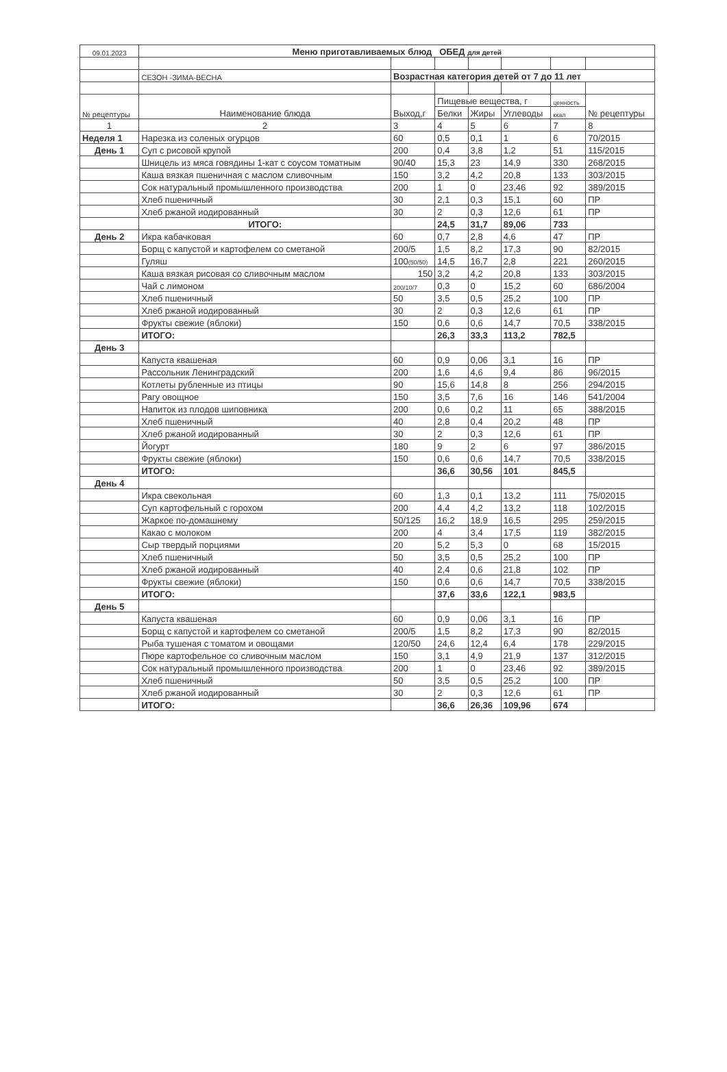| 09.01.2023 | Меню приготавливаемых блюд ОБЕД для детей | | | | | | |
| | СЕЗОН -ЗИМА-ВЕСНА | Возрастная категория детей от 7 до 11 лет | | | | | |
| № рецептуры | Наименование блюда | Выход,г | Пищевые вещества, г | | | ценность | № рецептуры |
| | | | Белки | Жиры | Углеводы | ккал | |
| 1 | 2 | 3 | 4 | 5 | 6 | 7 | 8 |
| Неделя 1 | Нарезка из соленых огурцов | 60 | 0,5 | 0,1 | 1 | 6 | 70/2015 |
| День 1 | Суп с рисовой крупой | 200 | 0,4 | 3,8 | 1,2 | 51 | 115/2015 |
| | Шницель из мяса говядины 1-кат с соусом томатным | 90/40 | 15,3 | 23 | 14,9 | 330 | 268/2015 |
| | Каша вязкая пшеничная с маслом сливочным | 150 | 3,2 | 4,2 | 20,8 | 133 | 303/2015 |
| | Сок натуральный промышленного производства | 200 | 1 | 0 | 23,46 | 92 | 389/2015 |
| | Хлеб пшеничный | 30 | 2,1 | 0,3 | 15,1 | 60 | ПР |
| | Хлеб ржаной иодированный | 30 | 2 | 0,3 | 12,6 | 61 | ПР |
| | ИТОГО: | | 24,5 | 31,7 | 89,06 | 733 | |
| День 2 | Икра кабачковая | 60 | 0,7 | 2,8 | 4,6 | 47 | ПР |
| | Борщ с капустой и картофелем со сметаной | 200/5 | 1,5 | 8,2 | 17,3 | 90 | 82/2015 |
| | Гуляш | 100 (50/50) | 14,5 | 16,7 | 2,8 | 221 | 260/2015 |
| | Каша вязкая рисовая со сливочным маслом | 150 | 3,2 | 4,2 | 20,8 | 133 | 303/2015 |
| | Чай с лимоном | 200/10/7 | 0,3 | 0 | 15,2 | 60 | 686/2004 |
| | Хлеб пшеничный | 50 | 3,5 | 0,5 | 25,2 | 100 | ПР |
| | Хлеб ржаной иодированный | 30 | 2 | 0,3 | 12,6 | 61 | ПР |
| | Фрукты свежие (яблоки) | 150 | 0,6 | 0,6 | 14,7 | 70,5 | 338/2015 |
| | ИТОГО: | | 26,3 | 33,3 | 113,2 | 782,5 | |
| День 3 | | | | | | | |
| | Капуста квашеная | 60 | 0,9 | 0,06 | 3,1 | 16 | ПР |
| | Рассольник Ленинградский | 200 | 1,6 | 4,6 | 9,4 | 86 | 96/2015 |
| | Котлеты рубленные из птицы | 90 | 15,6 | 14,8 | 8 | 256 | 294/2015 |
| | Рагу овощное | 150 | 3,5 | 7,6 | 16 | 146 | 541/2004 |
| | Напиток из плодов шиповника | 200 | 0,6 | 0,2 | 11 | 65 | 388/2015 |
| | Хлеб пшеничный | 40 | 2,8 | 0,4 | 20,2 | 48 | ПР |
| | Хлеб ржаной иодированный | 30 | 2 | 0,3 | 12,6 | 61 | ПР |
| | Йогурт | 180 | 9 | 2 | 6 | 97 | 386/2015 |
| | Фрукты свежие (яблоки) | 150 | 0,6 | 0,6 | 14,7 | 70,5 | 338/2015 |
| | ИТОГО: | | 36,6 | 30,56 | 101 | 845,5 | |
| День 4 | | | | | | | |
| | Икра свекольная | 60 | 1,3 | 0,1 | 13,2 | 111 | 75/02015 |
| | Суп картофельный с горохом | 200 | 4,4 | 4,2 | 13,2 | 118 | 102/2015 |
| | Жаркое по-домашнему | 50/125 | 16,2 | 18,9 | 16,5 | 295 | 259/2015 |
| | Какао с молоком | 200 | 4 | 3,4 | 17,5 | 119 | 382/2015 |
| | Сыр твердый порциями | 20 | 5,2 | 5,3 | 0 | 68 | 15/2015 |
| | Хлеб пшеничный | 50 | 3,5 | 0,5 | 25,2 | 100 | ПР |
| | Хлеб ржаной иодированный | 40 | 2,4 | 0,6 | 21,8 | 102 | ПР |
| | Фрукты свежие (яблоки) | 150 | 0,6 | 0,6 | 14,7 | 70,5 | 338/2015 |
| | ИТОГО: | | 37,6 | 33,6 | 122,1 | 983,5 | |
| День 5 | | | | | | | |
| | Капуста квашеная | 60 | 0,9 | 0,06 | 3,1 | 16 | ПР |
| | Борщ с капустой и картофелем со сметаной | 200/5 | 1,5 | 8,2 | 17,3 | 90 | 82/2015 |
| | Рыба тушеная с томатом и овощами | 120/50 | 24,6 | 12,4 | 6,4 | 178 | 229/2015 |
| | Пюре картофельное со сливочным маслом | 150 | 3,1 | 4,9 | 21,9 | 137 | 312/2015 |
| | Сок натуральный промышленного производства | 200 | 1 | 0 | 23,46 | 92 | 389/2015 |
| | Хлеб пшеничный | 50 | 3,5 | 0,5 | 25,2 | 100 | ПР |
| | Хлеб ржаной иодированный | 30 | 2 | 0,3 | 12,6 | 61 | ПР |
| | ИТОГО: | | 36,6 | 26,36 | 109,96 | 674 | |